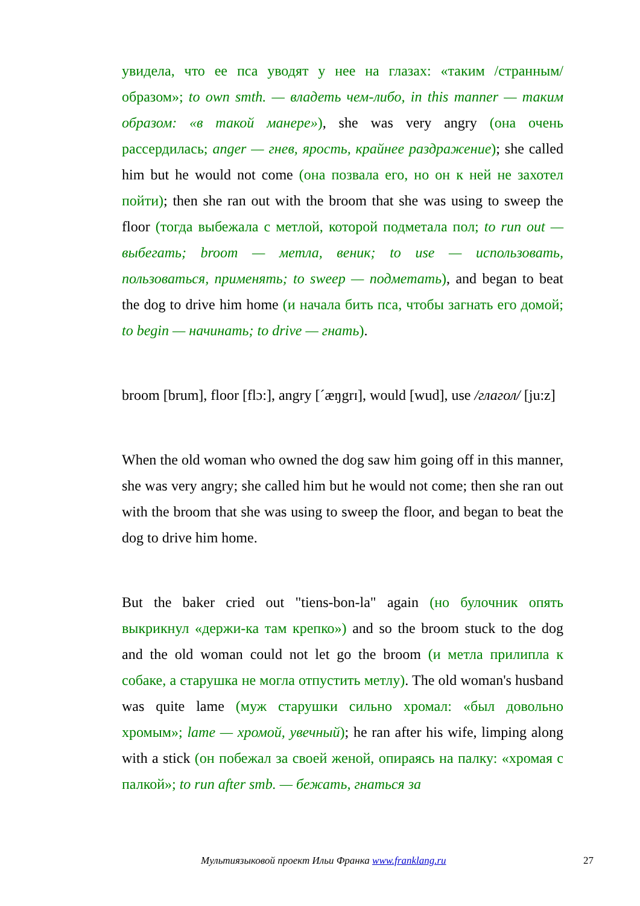увидела, что ее пса уводят у нее на глазах: «таким /странным/ образом»; to own smth. — владеть чем-либо, in this manner — таким образом: «в такой манере»), she was very angry (она очень рассердилась; anger — гнев, ярость, крайнее раздражение); she called him but he would not come (она позвала его, но он к ней не захотел пойти); then she ran out with the broom that she was using to sweep the floor (тогда выбежала с метлой, которой подметала пол; to run out — выбегать; broom — метла, веник; to use — использовать, пользоваться, применять; to sweep — подметать), and began to beat the dog to drive him home (и начала бить пса, чтобы загнать его домой; to begin — начинать; to drive — гнать).
broom [brum], floor [flɔ:], angry [ˊæŋgrɪ], would [wud], use /глагол/ [ju:z]
When the old woman who owned the dog saw him going off in this manner, she was very angry; she called him but he would not come; then she ran out with the broom that she was using to sweep the floor, and began to beat the dog to drive him home.
But the baker cried out "tiens-bon-la" again (но булочник опять выкрикнул «держи-ка там крепко») and so the broom stuck to the dog and the old woman could not let go the broom (и метла прилипла к собаке, а старушка не могла отпустить метлу). The old woman's husband was quite lame (муж старушки сильно хромал: «был довольно хромым»; lame — хромой, увечный); he ran after his wife, limping along with a stick (он побежал за своей женой, опираясь на палку: «хромая с палкой»; to run after smb. — бежать, гнаться за
Мультиязыковой проект Ильи Франка www.franklang.ru 27